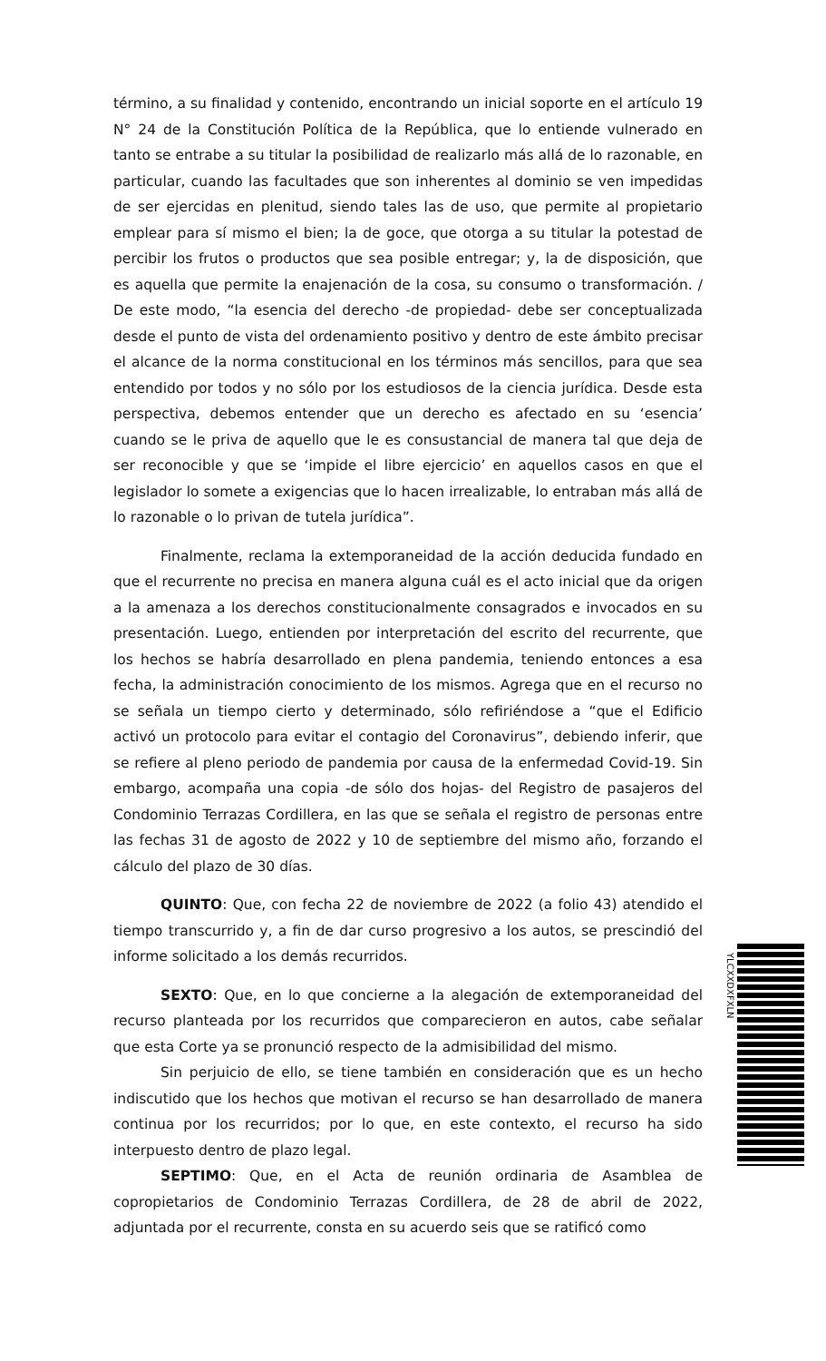término, a su finalidad y contenido, encontrando un inicial soporte en el artículo 19 N° 24 de la Constitución Política de la República, que lo entiende vulnerado en tanto se entrabe a su titular la posibilidad de realizarlo más allá de lo razonable, en particular, cuando las facultades que son inherentes al dominio se ven impedidas de ser ejercidas en plenitud, siendo tales las de uso, que permite al propietario emplear para sí mismo el bien; la de goce, que otorga a su titular la potestad de percibir los frutos o productos que sea posible entregar; y, la de disposición, que es aquella que permite la enajenación de la cosa, su consumo o transformación. / De este modo, “la esencia del derecho -de propiedad- debe ser conceptualizada desde el punto de vista del ordenamiento positivo y dentro de este ámbito precisar el alcance de la norma constitucional en los términos más sencillos, para que sea entendido por todos y no sólo por los estudiosos de la ciencia jurídica. Desde esta perspectiva, debemos entender que un derecho es afectado en su ‘esencia’ cuando se le priva de aquello que le es consustancial de manera tal que deja de ser reconocible y que se ‘impide el libre ejercicio’ en aquellos casos en que el legislador lo somete a exigencias que lo hacen irrealizable, lo entraban más allá de lo razonable o lo privan de tutela jurídica”.
Finalmente, reclama la extemporaneidad de la acción deducida fundado en que el recurrente no precisa en manera alguna cuál es el acto inicial que da origen a la amenaza a los derechos constitucionalmente consagrados e invocados en su presentación. Luego, entienden por interpretación del escrito del recurrente, que los hechos se habría desarrollado en plena pandemia, teniendo entonces a esa fecha, la administración conocimiento de los mismos. Agrega que en el recurso no se señala un tiempo cierto y determinado, sólo refiriéndose a “que el Edificio activó un protocolo para evitar el contagio del Coronavirus”, debiendo inferir, que se refiere al pleno periodo de pandemia por causa de la enfermedad Covid-19. Sin embargo, acompaña una copia -de sólo dos hojas- del Registro de pasajeros del Condominio Terrazas Cordillera, en las que se señala el registro de personas entre las fechas 31 de agosto de 2022 y 10 de septiembre del mismo año, forzando el cálculo del plazo de 30 días.
QUINTO: Que, con fecha 22 de noviembre de 2022 (a folio 43) atendido el tiempo transcurrido y, a fin de dar curso progresivo a los autos, se prescindió del informe solicitado a los demás recurridos.
SEXTO: Que, en lo que concierne a la alegación de extemporaneidad del recurso planteada por los recurridos que comparecieron en autos, cabe señalar que esta Corte ya se pronunció respecto de la admisibilidad del mismo.
Sin perjuicio de ello, se tiene también en consideración que es un hecho indiscutido que los hechos que motivan el recurso se han desarrollado de manera continua por los recurridos; por lo que, en este contexto, el recurso ha sido interpuesto dentro de plazo legal.
SEPTIMO: Que, en el Acta de reunión ordinaria de Asamblea de copropietarios de Condominio Terrazas Cordillera, de 28 de abril de 2022, adjuntada por el recurrente, consta en su acuerdo seis que se ratificó como
YLCXXDXFXLN